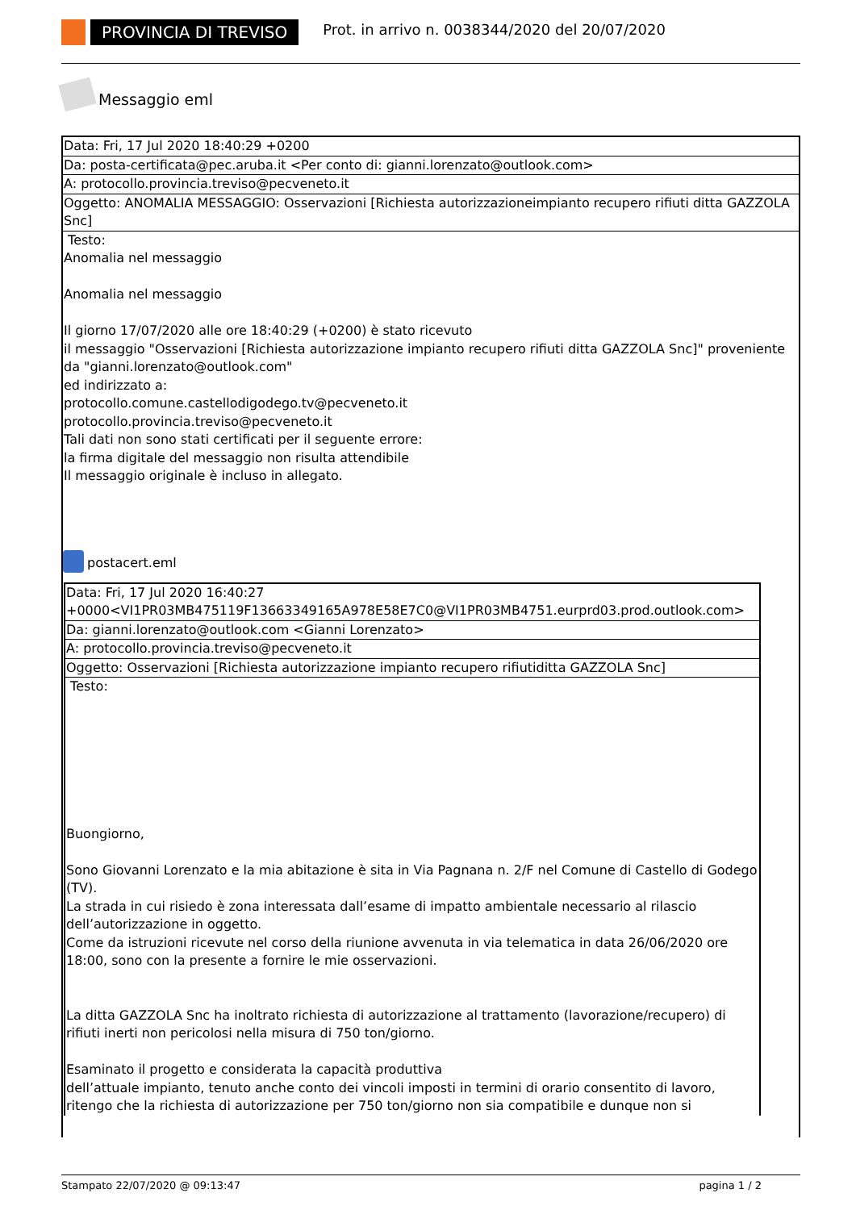PROVINCIA DI TREVISO
Prot. in arrivo n. 0038344/2020 del 20/07/2020
Messaggio eml
Data: Fri, 17 Jul 2020 18:40:29 +0200
Da: posta-certificata@pec.aruba.it <Per conto di: gianni.lorenzato@outlook.com>
A: protocollo.provincia.treviso@pecveneto.it
Oggetto: ANOMALIA MESSAGGIO: Osservazioni [Richiesta autorizzazioneimpianto recupero rifiuti ditta GAZZOLA Snc]
Testo:
Anomalia nel messaggio
Anomalia nel messaggio
Il giorno 17/07/2020 alle ore 18:40:29 (+0200) è stato ricevuto
il messaggio "Osservazioni [Richiesta autorizzazione impianto recupero rifiuti ditta GAZZOLA Snc]" proveniente da "gianni.lorenzato@outlook.com"
ed indirizzato a:
protocollo.comune.castellodigodego.tv@pecveneto.it
protocollo.provincia.treviso@pecveneto.it
Tali dati non sono stati certificati per il seguente errore:
la firma digitale del messaggio non risulta attendibile
Il messaggio originale è incluso in allegato.
postacert.eml
Data: Fri, 17 Jul 2020 16:40:27 +0000<VI1PR03MB475119F13663349165A978E58E7C0@VI1PR03MB4751.eurprd03.prod.outlook.com>
Da: gianni.lorenzato@outlook.com <Gianni Lorenzato>
A: protocollo.provincia.treviso@pecveneto.it
Oggetto: Osservazioni [Richiesta autorizzazione impianto recupero rifiutiditta GAZZOLA Snc]
Testo:
Buongiorno,
Sono Giovanni Lorenzato e la mia abitazione è sita in Via Pagnana n. 2/F nel Comune di Castello di Godego (TV).
La strada in cui risiedo è zona interessata dall’esame di impatto ambientale necessario al rilascio dell’autorizzazione in oggetto.
Come da istruzioni ricevute nel corso della riunione avvenuta in via telematica in data 26/06/2020 ore 18:00, sono con la presente a fornire le mie osservazioni.
La ditta GAZZOLA Snc ha inoltrato richiesta di autorizzazione al trattamento (lavorazione/recupero) di rifiuti inerti non pericolosi nella misura di 750 ton/giorno.
Esaminato il progetto e considerata la capacità produttiva
dell’attuale impianto, tenuto anche conto dei vincoli imposti in termini di orario consentito di lavoro, ritengo che la richiesta di autorizzazione per 750 ton/giorno non sia compatibile e dunque non si
Stampato 22/07/2020 @ 09:13:47 pagina 1 / 2